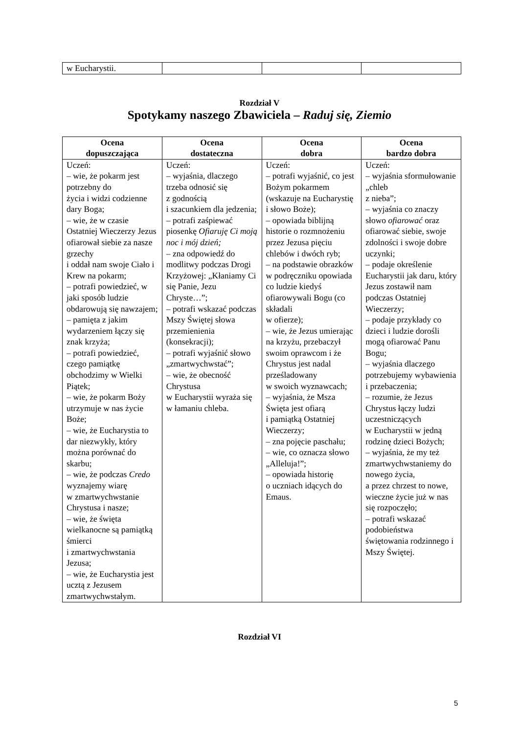| w Eucharystii. | | | |
Rozdział V
Spotykamy naszego Zbawiciela – Raduj się, Ziemio
| Ocena dopuszczająca | Ocena dostateczna | Ocena dobra | Ocena bardzo dobra |
| --- | --- | --- | --- |
| Uczeń: – wie, że pokarm jest potrzebny do życia i widzi codzienne dary Boga; – wie, że w czasie Ostatniej Wieczerzy Jezus ofiarował siebie za nasze grzechy i oddał nam swoje Ciało i Krew na pokarm; – potrafi powiedzieć, w jaki sposób ludzie obdarowują się nawzajem; – pamięta z jakim wydarzeniem łączy się znak krzyża; – potrafi powiedzieć, czego pamiątkę obchodzimy w Wielki Piątek; – wie, że pokarm Boży utrzymuje w nas życie Boże; – wie, że Eucharystia to dar niezwykły, który można porównać do skarbu; – wie, że podczas Credo wyznajemy wiarę w zmartwychwstanie Chrystusa i nasze; – wie, że święta wielkanocne są pamiątką śmierci i zmartwychwstania Jezusa; – wie, że Eucharystia jest ucztą z Jezusem zmartwychwstałym. | Uczeń: – wyjaśnia, dlaczego trzeba odnosić się z godnością i szacunkiem dla jedzenia; – potrafi zaśpiewać piosenkę Ofiaruję Ci moją noc i mój dzień; – zna odpowiedź do modlitwy podczas Drogi Krzyżowej: „Kłaniamy Ci się Panie, Jezu Chryste…”; – potrafi wskazać podczas Mszy Świętej słowa przemienienia (konsekracji); – potrafi wyjaśnić słowo „zmartwychwstać”; – wie, że obecność Chrystusa w Eucharystii wyraża się w łamaniu chleba. | Uczeń: – potrafi wyjaśnić, co jest Bożym pokarmem (wskazuje na Eucharystię i słowo Boże); – opowiada biblijną historie o rozmnożeniu przez Jezusa pięciu chlebów i dwóch ryb; – na podstawie obrazków w podręczniku opowiada co ludzie kiedyś ofiarowywali Bogu (co składali w ofierze); – wie, że Jezus umierając na krzyżu, przebaczył swoim oprawcom i że Chrystus jest nadal prześladowany w swoich wyznawcach; – wyjaśnia, że Msza Święta jest ofiarą i pamiątką Ostatniej Wieczerzy; – zna pojęcie paschału; – wie, co oznacza słowo „Alleluja!”; – opowiada historię o uczniach idących do Emaus. | Uczeń: – wyjaśnia sformułowanie „chleb z nieba”; – wyjaśnia co znaczy słowo ofiarować oraz ofiarować siebie, swoje zdolności i swoje dobre uczynki; – podaje określenie Eucharystii jak daru, który Jezus zostawił nam podczas Ostatniej Wieczerzy; – podaje przykłady co dzieci i ludzie dorośli mogą ofiarować Panu Bogu; – wyjaśnia dlaczego potrzebujemy wybawienia i przebaczenia; – rozumie, że Jezus Chrystus łączy ludzi uczestniczących w Eucharystii w jedną rodzinę dzieci Bożych; – wyjaśnia, że my też zmartwychwstaniemy do nowego życia, a przez chrzest to nowe, wieczne życie już w nas się rozpoczęło; – potrafi wskazać podobieństwa świętowania rodzinnego i Mszy Świętej. |
Rozdział VI
5